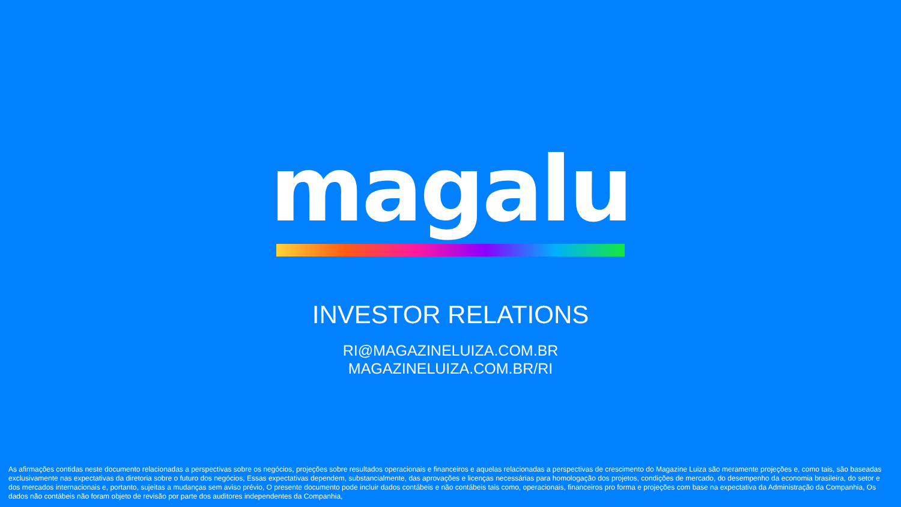magalu
INVESTOR RELATIONS
RI@MAGAZINELUIZA.COM.BR
MAGAZINELUIZA.COM.BR/RI
As afirmações contidas neste documento relacionadas a perspectivas sobre os negócios, projeções sobre resultados operacionais e financeiros e aquelas relacionadas a perspectivas de crescimento do Magazine Luiza são meramente projeções e, como tais, são baseadas exclusivamente nas expectativas da diretoria sobre o futuro dos negócios, Essas expectativas dependem, substancialmente, das aprovações e licenças necessárias para homologação dos projetos, condições de mercado, do desempenho da economia brasileira, do setor e dos mercados internacionais e, portanto, sujeitas a mudanças sem aviso prévio, O presente documento pode incluir dados contábeis e não contábeis tais como, operacionais, financeiros pro forma e projeções com base na expectativa da Administração da Companhia, Os dados não contábeis não foram objeto de revisão por parte dos auditores independentes da Companhia,